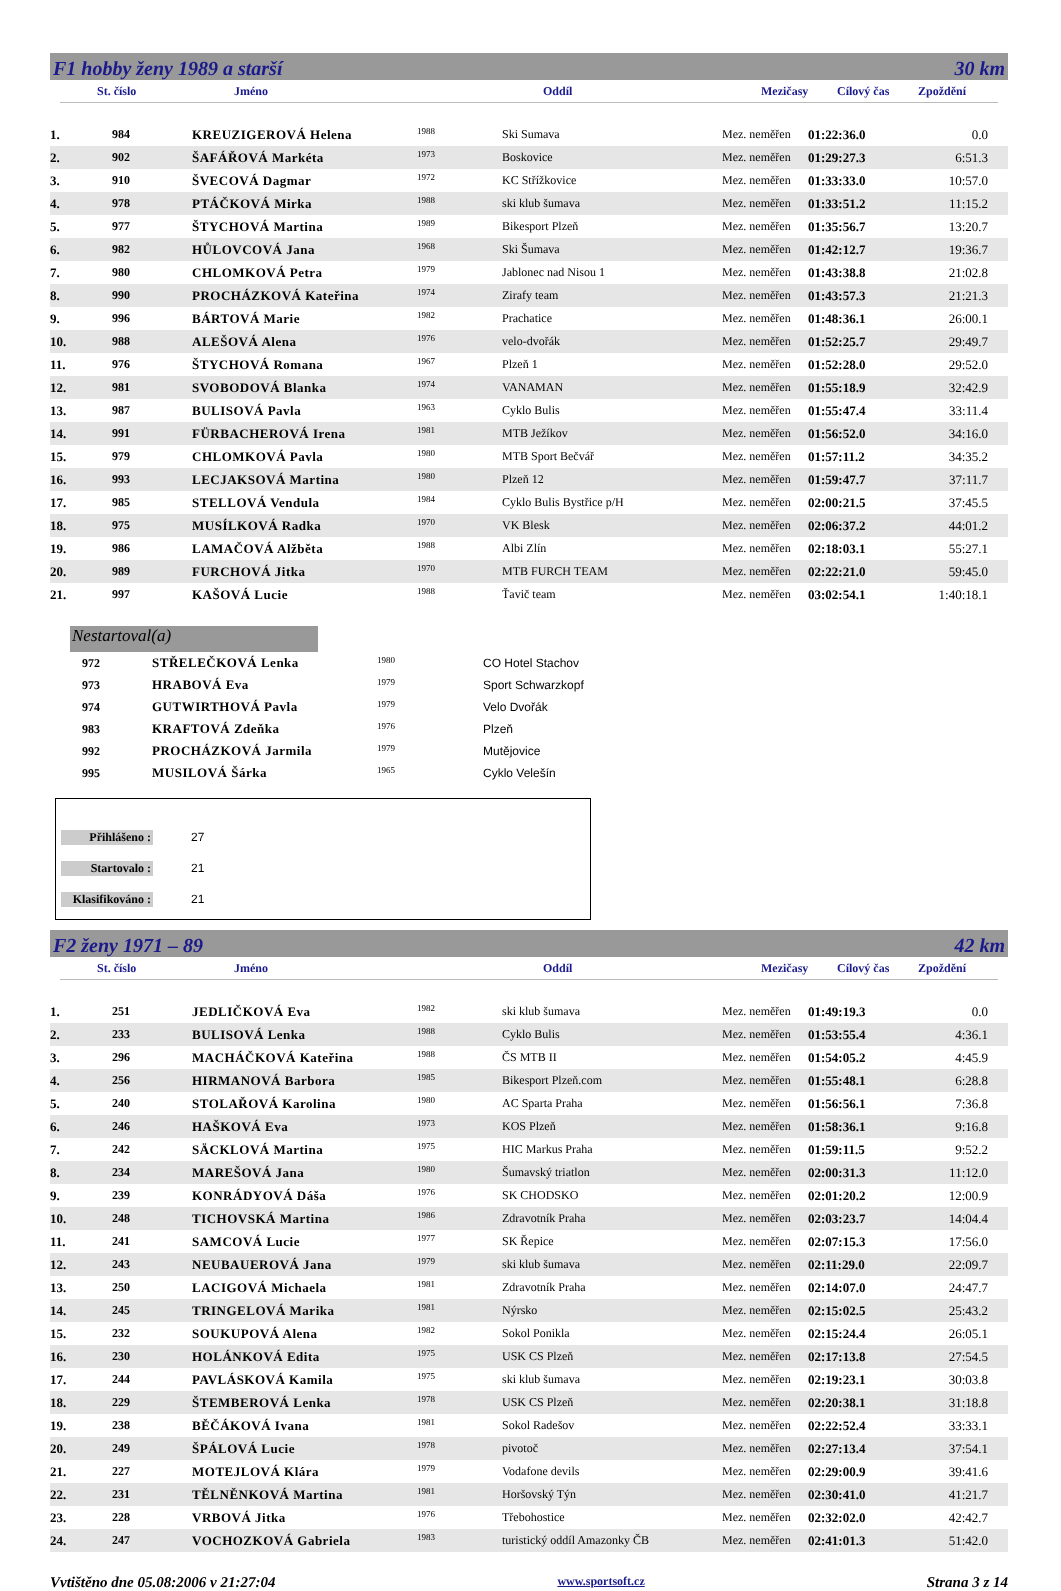F1 hobby ženy 1989 a starší 30 km
St. číslo Jméno Oddíl Mezičasy Cílový čas Zpoždění
| 1. | 984 | KREUZIGEROVÁ Helena | 1988 | Ski Sumava | Mez. neměřen | 01:22:36.0 | 0.0 |
| 2. | 902 | ŠAFÁŘOVÁ Markéta | 1973 | Boskovice | Mez. neměřen | 01:29:27.3 | 6:51.3 |
| 3. | 910 | ŠVECOVÁ Dagmar | 1972 | KC Střížkovice | Mez. neměřen | 01:33:33.0 | 10:57.0 |
| 4. | 978 | PTÁČKOVÁ Mirka | 1988 | ski klub šumava | Mez. neměřen | 01:33:51.2 | 11:15.2 |
| 5. | 977 | ŠTYCHOVÁ Martina | 1989 | Bikesport Plzeň | Mez. neměřen | 01:35:56.7 | 13:20.7 |
| 6. | 982 | HŮLOVCOVÁ Jana | 1968 | Ski Šumava | Mez. neměřen | 01:42:12.7 | 19:36.7 |
| 7. | 980 | CHLOMKOVÁ Petra | 1979 | Jablonec nad Nisou 1 | Mez. neměřen | 01:43:38.8 | 21:02.8 |
| 8. | 990 | PROCHÁZKOVÁ Kateřina | 1974 | Zirafy team | Mez. neměřen | 01:43:57.3 | 21:21.3 |
| 9. | 996 | BÁRTOVÁ Marie | 1982 | Prachatice | Mez. neměřen | 01:48:36.1 | 26:00.1 |
| 10. | 988 | ALEŠOVÁ Alena | 1976 | velo-dvořák | Mez. neměřen | 01:52:25.7 | 29:49.7 |
| 11. | 976 | ŠTYCHOVÁ Romana | 1967 | Plzeň 1 | Mez. neměřen | 01:52:28.0 | 29:52.0 |
| 12. | 981 | SVOBODOVÁ Blanka | 1974 | VANAMAN | Mez. neměřen | 01:55:18.9 | 32:42.9 |
| 13. | 987 | BULISOVÁ Pavla | 1963 | Cyklo Bulis | Mez. neměřen | 01:55:47.4 | 33:11.4 |
| 14. | 991 | FÜRBACHEROVÁ Irena | 1981 | MTB Ježíkov | Mez. neměřen | 01:56:52.0 | 34:16.0 |
| 15. | 979 | CHLOMKOVÁ Pavla | 1980 | MTB Sport Bečvář | Mez. neměřen | 01:57:11.2 | 34:35.2 |
| 16. | 993 | LECJAKSOVÁ Martina | 1980 | Plzeň 12 | Mez. neměřen | 01:59:47.7 | 37:11.7 |
| 17. | 985 | STELLOVÁ Vendula | 1984 | Cyklo Bulis Bystřice p/H | Mez. neměřen | 02:00:21.5 | 37:45.5 |
| 18. | 975 | MUSÍLKOVÁ Radka | 1970 | VK Blesk | Mez. neměřen | 02:06:37.2 | 44:01.2 |
| 19. | 986 | LAMAČOVÁ Alžběta | 1988 | Albi Zlín | Mez. neměřen | 02:18:03.1 | 55:27.1 |
| 20. | 989 | FURCHOVÁ Jitka | 1970 | MTB FURCH TEAM | Mez. neměřen | 02:22:21.0 | 59:45.0 |
| 21. | 997 | KAŠOVÁ Lucie | 1988 | Ťavič team | Mez. neměřen | 03:02:54.1 | 1:40:18.1 |
Nestartoval(a)
| 972 | STŘELEČKOVÁ Lenka | 1980 | CO Hotel Stachov |
| 973 | HRABOVÁ Eva | 1979 | Sport Schwarzkopf |
| 974 | GUTWIRTHOVÁ Pavla | 1979 | Velo Dvořák |
| 983 | KRAFTOVÁ Zdeňka | 1976 | Plzeň |
| 992 | PROCHÁZKOVÁ Jarmila | 1979 | Mutějovice |
| 995 | MUSILOVÁ Šárka | 1965 | Cyklo Velešín |
Přihlášeno : 27
Startovalo : 21
Klasifikováno : 21
F2 ženy 1971 – 89 42 km
St. číslo Jméno Oddíl Mezičasy Cílový čas Zpoždění
| 1. | 251 | JEDLIČKOVÁ Eva | 1982 | ski klub šumava | Mez. neměřen | 01:49:19.3 | 0.0 |
| 2. | 233 | BULISOVÁ Lenka | 1988 | Cyklo Bulis | Mez. neměřen | 01:53:55.4 | 4:36.1 |
| 3. | 296 | MACHÁČKOVÁ Kateřina | 1988 | ČS MTB II | Mez. neměřen | 01:54:05.2 | 4:45.9 |
| 4. | 256 | HIRMANOVÁ Barbora | 1985 | Bikesport Plzeň.com | Mez. neměřen | 01:55:48.1 | 6:28.8 |
| 5. | 240 | STOLAŘOVÁ Karolina | 1980 | AC Sparta Praha | Mez. neměřen | 01:56:56.1 | 7:36.8 |
| 6. | 246 | HAŠKOVÁ Eva | 1973 | KOS Plzeň | Mez. neměřen | 01:58:36.1 | 9:16.8 |
| 7. | 242 | SÄCKLOVÁ Martina | 1975 | HIC Markus Praha | Mez. neměřen | 01:59:11.5 | 9:52.2 |
| 8. | 234 | MAREŠOVÁ Jana | 1980 | Šumavský triatlon | Mez. neměřen | 02:00:31.3 | 11:12.0 |
| 9. | 239 | KONRÁDYOVÁ Dáša | 1976 | SK CHODSKO | Mez. neměřen | 02:01:20.2 | 12:00.9 |
| 10. | 248 | TICHOVSKÁ Martina | 1986 | Zdravotník Praha | Mez. neměřen | 02:03:23.7 | 14:04.4 |
| 11. | 241 | SAMCOVÁ Lucie | 1977 | SK Řepice | Mez. neměřen | 02:07:15.3 | 17:56.0 |
| 12. | 243 | NEUBAUEROVÁ Jana | 1979 | ski klub šumava | Mez. neměřen | 02:11:29.0 | 22:09.7 |
| 13. | 250 | LACIGOVÁ Michaela | 1981 | Zdravotník Praha | Mez. neměřen | 02:14:07.0 | 24:47.7 |
| 14. | 245 | TRINGELOVÁ Marika | 1981 | Nýrsko | Mez. neměřen | 02:15:02.5 | 25:43.2 |
| 15. | 232 | SOUKUPOVÁ Alena | 1982 | Sokol Ponikla | Mez. neměřen | 02:15:24.4 | 26:05.1 |
| 16. | 230 | HOLÁNKOVÁ Edita | 1975 | USK CS Plzeň | Mez. neměřen | 02:17:13.8 | 27:54.5 |
| 17. | 244 | PAVLÁSKOVÁ Kamila | 1975 | ski klub šumava | Mez. neměřen | 02:19:23.1 | 30:03.8 |
| 18. | 229 | ŠTEMBEROVÁ Lenka | 1978 | USK CS Plzeň | Mez. neměřen | 02:20:38.1 | 31:18.8 |
| 19. | 238 | BĚČÁKOVÁ Ivana | 1981 | Sokol Radešov | Mez. neměřen | 02:22:52.4 | 33:33.1 |
| 20. | 249 | ŠPÁLOVÁ Lucie | 1978 | pivotoč | Mez. neměřen | 02:27:13.4 | 37:54.1 |
| 21. | 227 | MOTEJLOVÁ Klára | 1979 | Vodafone devils | Mez. neměřen | 02:29:00.9 | 39:41.6 |
| 22. | 231 | TĚLNĚNKOVÁ Martina | 1981 | Horšovský Týn | Mez. neměřen | 02:30:41.0 | 41:21.7 |
| 23. | 228 | VRBOVÁ Jitka | 1976 | Třebohostice | Mez. neměřen | 02:32:02.0 | 42:42.7 |
| 24. | 247 | VOCHOZKOVÁ Gabriela | 1983 | turistický oddíl Amazonky ČB | Mez. neměřen | 02:41:01.3 | 51:42.0 |
Vvtištěno dne 05.08:2006 v 21:27:04 www.sportsoft.cz Strana 3 z 14